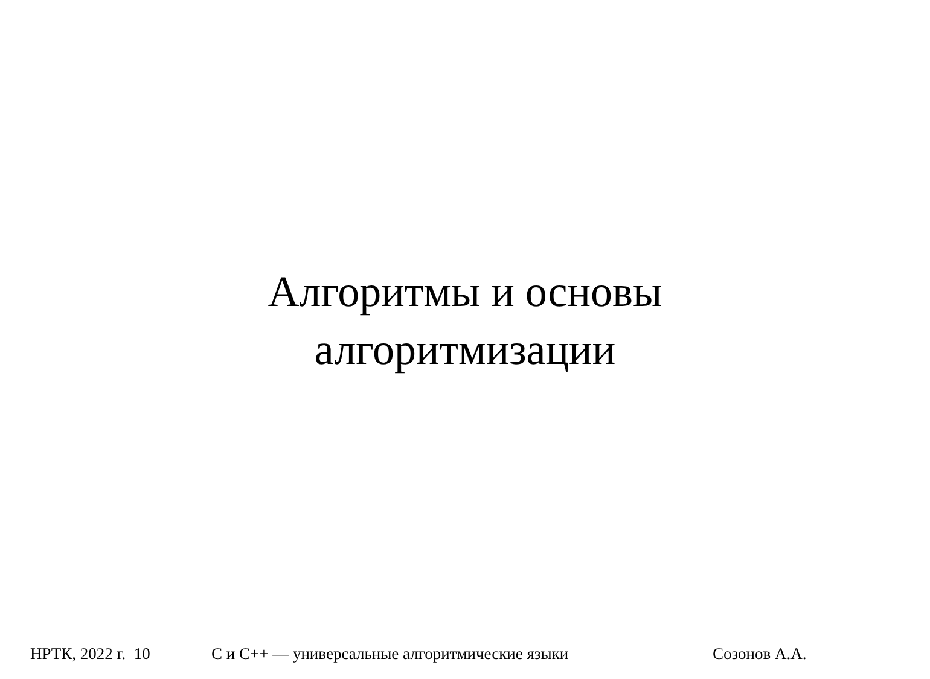Алгоритмы и основы
алгоритмизации
НРТК, 2022 г. 10 С и С++ — универсальные алгоритмические языки Созонов А.А.